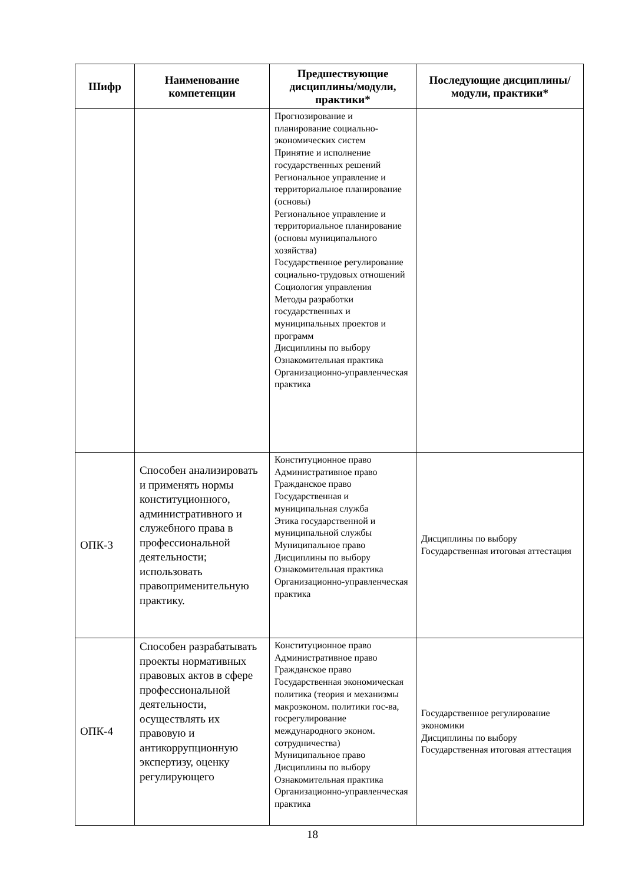| Шифр | Наименование компетенции | Предшествующие дисциплины/модули, практики* | Последующие дисциплины/модули, практики* |
| --- | --- | --- | --- |
| | | Прогнозирование и планирование социально-экономических систем Принятие и исполнение государственных решений Региональное управление и территориальное планирование (основы) Региональное управление и территориальное планирование (основы муниципального хозяйства) Государственное регулирование социально-трудовых отношений Социология управления Методы разработки государственных и муниципальных проектов и программ Дисциплины по выбору Ознакомительная практика Организационно-управленческая практика | |
| ОПК-3 | Способен анализировать и применять нормы конституционного, административного и служебного права в профессиональной деятельности; использовать правоприменительную практику. | Конституционное право Административное право Гражданское право Государственная и муниципальная служба Этика государственной и муниципальной службы Муниципальное право Дисциплины по выбору Ознакомительная практика Организационно-управленческая практика | Дисциплины по выбору Государственная итоговая аттестация |
| ОПК-4 | Способен разрабатывать проекты нормативных правовых актов в сфере профессиональной деятельности, осуществлять их правовую и антикоррупционную экспертизу, оценку регулирующего | Конституционное право Административное право Гражданское право Государственная экономическая политика (теория и механизмы макроэконом. политики гос-ва, госрегулирование международного эконом. сотрудничества) Муниципальное право Дисциплины по выбору Ознакомительная практика Организационно-управленческая практика | Государственное регулирование экономики Дисциплины по выбору Государственная итоговая аттестация |
18